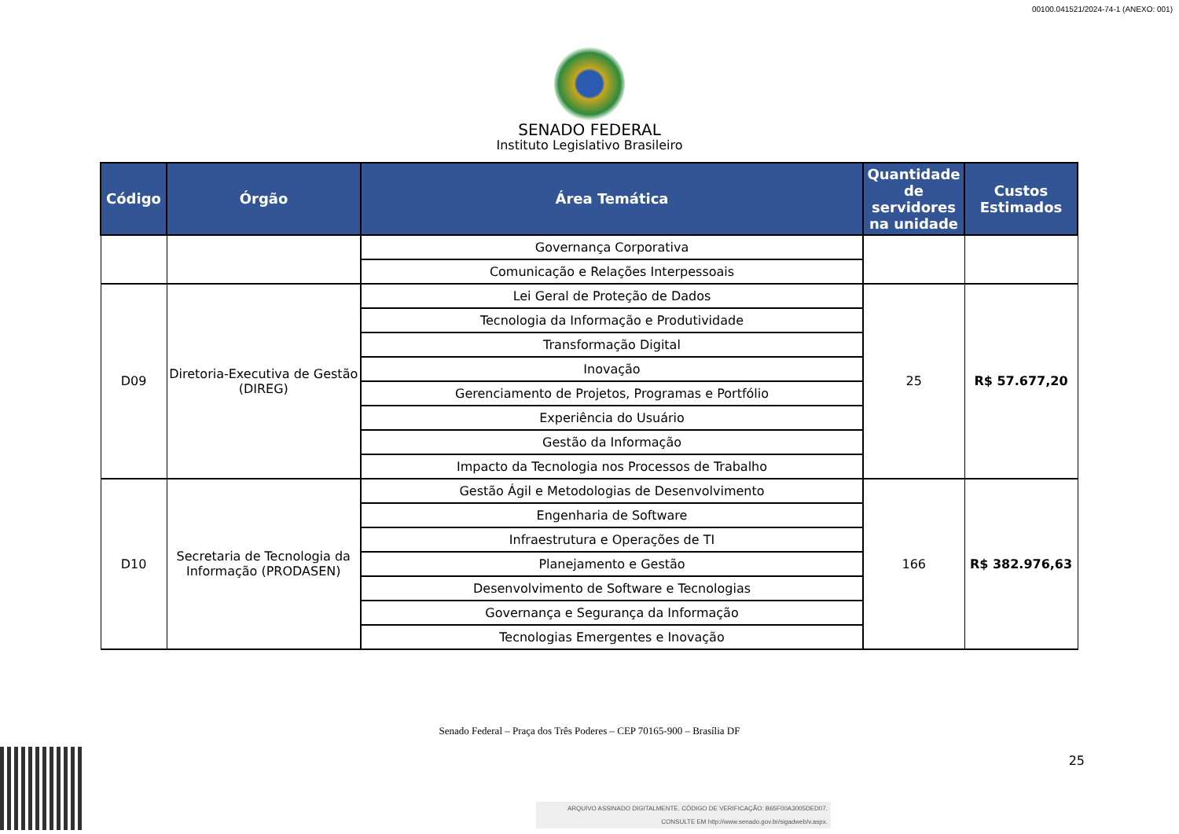00100.041521/2024-74-1 (ANEXO: 001)
SENADO FEDERAL
Instituto Legislativo Brasileiro
| Código | Órgão | Área Temática | Quantidade de servidores na unidade | Custos Estimados |
| --- | --- | --- | --- | --- |
| | | Governança Corporativa | | |
| | | Comunicação e Relações Interpessoais | | |
| D09 | Diretoria-Executiva de Gestão (DIREG) | Lei Geral de Proteção de Dados | 25 | R$ 57.677,20 |
| | | Tecnologia da Informação e Produtividade | | |
| | | Transformação Digital | | |
| | | Inovação | | |
| | | Gerenciamento de Projetos, Programas e Portfólio | | |
| | | Experiência do Usuário | | |
| | | Gestão da Informação | | |
| | | Impacto da Tecnologia nos Processos de Trabalho | | |
| D10 | Secretaria de Tecnologia da Informação (PRODASEN) | Gestão Ágil e Metodologias de Desenvolvimento | 166 | R$ 382.976,63 |
| | | Engenharia de Software | | |
| | | Infraestrutura e Operações de TI | | |
| | | Planejamento e Gestão | | |
| | | Desenvolvimento de Software e Tecnologias | | |
| | | Governança e Segurança da Informação | | |
| | | Tecnologias Emergentes e Inovação | | |
Senado Federal – Praça dos Três Poderes – CEP 70165-900 – Brasília DF
25
ARQUIVO ASSINADO DIGITALMENTE. CÓDIGO DE VERIFICAÇÃO: B65F00A3005DED07.
CONSULTE EM http://www.senado.gov.br/sigadweb/v.aspx.